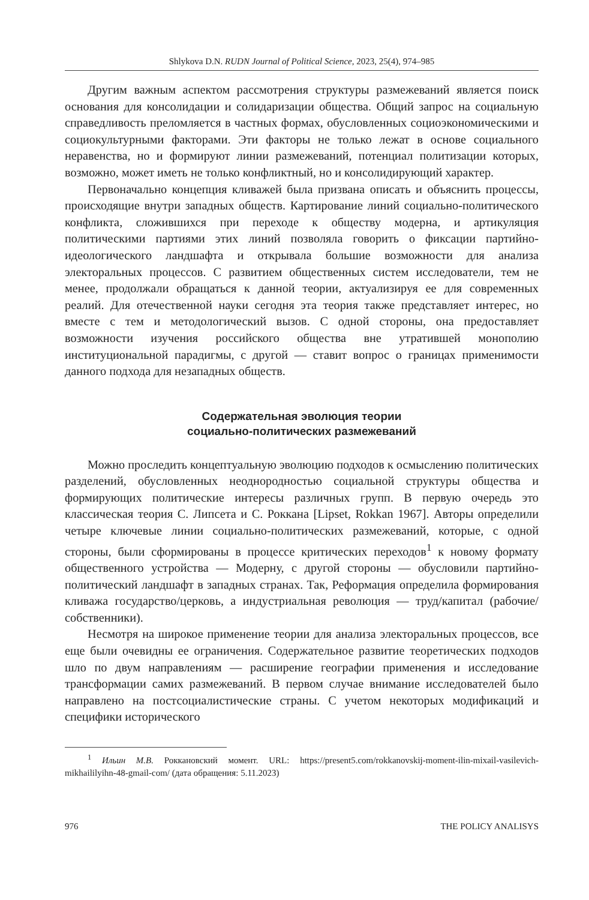Shlykova D.N. RUDN Journal of Political Science, 2023, 25(4), 974–985
Другим важным аспектом рассмотрения структуры размежеваний является поиск основания для консолидации и солидаризации общества. Общий запрос на социальную справедливость преломляется в частных формах, обусловленных социоэкономическими и социокультурными факторами. Эти факторы не только лежат в основе социального неравенства, но и формируют линии размежеваний, потенциал политизации которых, возможно, может иметь не только конфликтный, но и консолидирующий характер.
Первоначально концепция кливажей была призвана описать и объяснить процессы, происходящие внутри западных обществ. Картирование линий социально-политического конфликта, сложившихся при переходе к обществу модерна, и артикуляция политическими партиями этих линий позволяла говорить о фиксации партийно-идеологического ландшафта и открывала большие возможности для анализа электоральных процессов. С развитием общественных систем исследователи, тем не менее, продолжали обращаться к данной теории, актуализируя ее для современных реалий. Для отечественной науки сегодня эта теория также представляет интерес, но вместе с тем и методологический вызов. С одной стороны, она предоставляет возможности изучения российского общества вне утратившей монополию институциональной парадигмы, с другой — ставит вопрос о границах применимости данного подхода для незападных обществ.
Содержательная эволюция теории
социально-политических размежеваний
Можно проследить концептуальную эволюцию подходов к осмыслению политических разделений, обусловленных неоднородностью социальной структуры общества и формирующих политические интересы различных групп. В первую очередь это классическая теория С. Липсета и С. Роккана [Lipset, Rokkan 1967]. Авторы определили четыре ключевые линии социально-политических размежеваний, которые, с одной стороны, были сформированы в процессе критических переходов<sup>1</sup> к новому формату общественного устройства — Модерну, с другой стороны — обусловили партийно-политический ландшафт в западных странах. Так, Реформация определила формирования кливажа государство/церковь, а индустриальная революция — труд/капитал (рабочие/собственники).
Несмотря на широкое применение теории для анализа электоральных процессов, все еще были очевидны ее ограничения. Содержательное развитие теоретических подходов шло по двум направлениям — расширение географии применения и исследование трансформации самих размежеваний. В первом случае внимание исследователей было направлено на постсоциалистические страны. С учетом некоторых модификаций и специфики исторического
<sup>1</sup> Ильин М.В. Роккановский момент. URL: https://present5.com/rokkanovskij-moment-ilin-mixail-vasilevich-mikhaililyihn-48-gmail-com/ (дата обращения: 5.11.2023)
976 THE POLICY ANALISYS